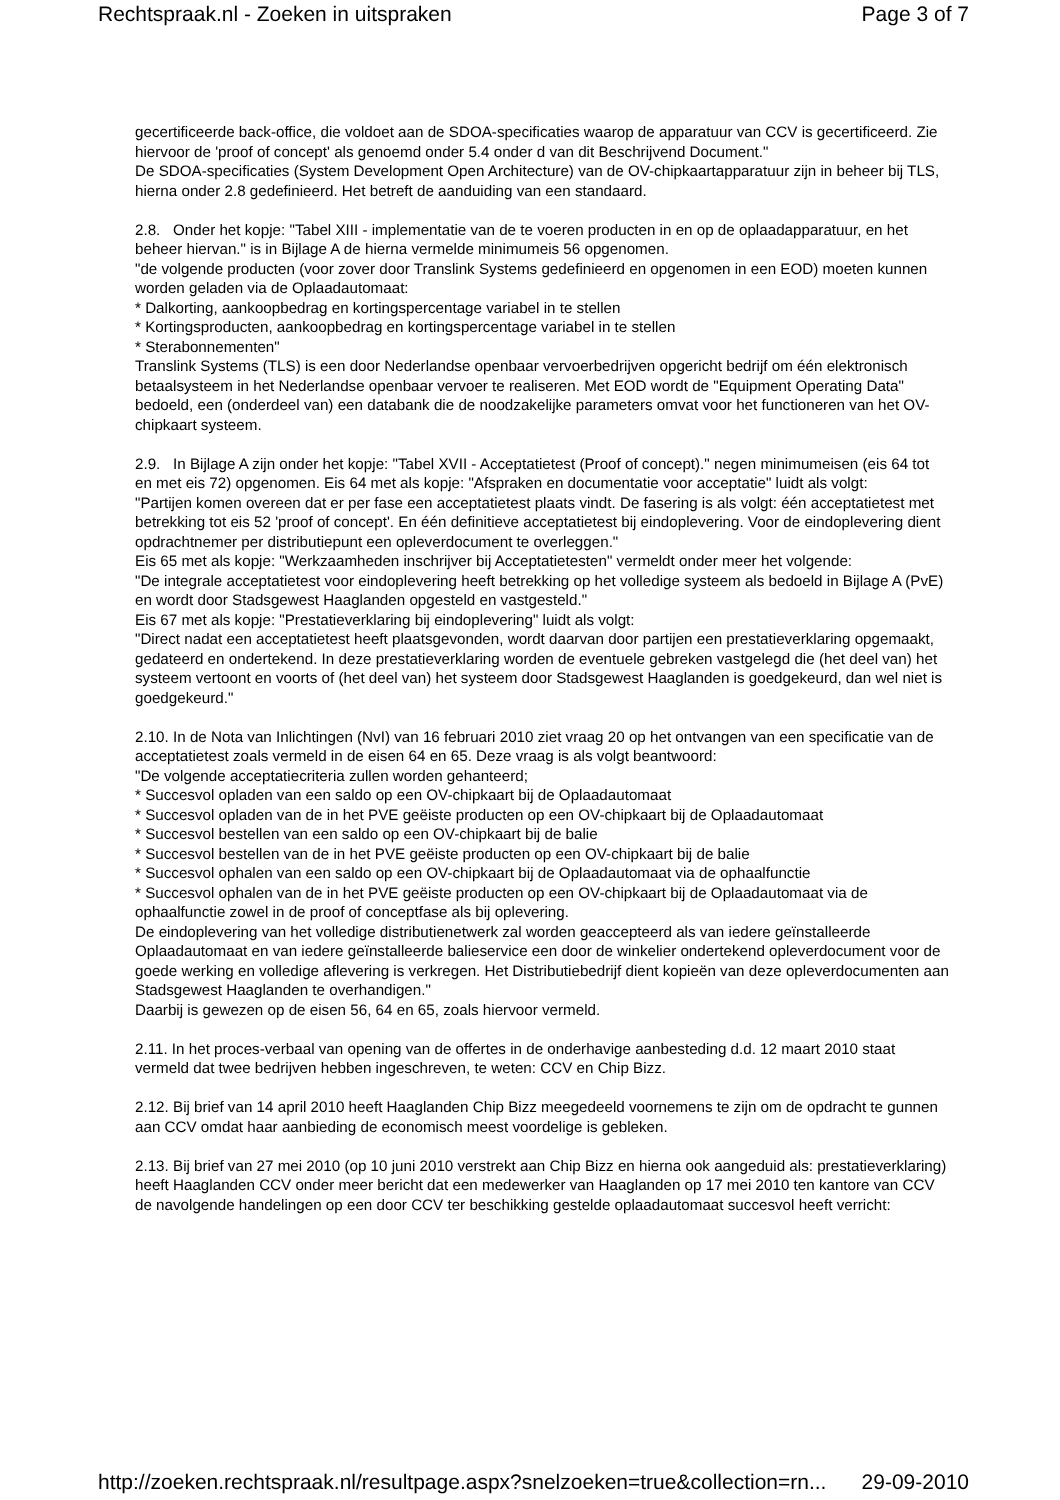Rechtspraak.nl - Zoeken in uitspraken Page 3 of 7
gecertificeerde back-office, die voldoet aan de SDOA-specificaties waarop de apparatuur van CCV is gecertificeerd. Zie hiervoor de 'proof of concept' als genoemd onder 5.4 onder d van dit Beschrijvend Document."
De SDOA-specificaties (System Development Open Architecture) van de OV-chipkaartapparatuur zijn in beheer bij TLS, hierna onder 2.8 gedefinieerd. Het betreft de aanduiding van een standaard.
2.8. Onder het kopje: "Tabel XIII - implementatie van de te voeren producten in en op de oplaadapparatuur, en het beheer hiervan." is in Bijlage A de hierna vermelde minimumeis 56 opgenomen.
"de volgende producten (voor zover door Translink Systems gedefinieerd en opgenomen in een EOD) moeten kunnen worden geladen via de Oplaadautomaat:
* Dalkorting, aankoopbedrag en kortingspercentage variabel in te stellen
* Kortingsproducten, aankoopbedrag en kortingspercentage variabel in te stellen
* Sterabonnementen"
Translink Systems (TLS) is een door Nederlandse openbaar vervoerbedrijven opgericht bedrijf om één elektronisch betaalsysteem in het Nederlandse openbaar vervoer te realiseren. Met EOD wordt de "Equipment Operating Data" bedoeld, een (onderdeel van) een databank die de noodzakelijke parameters omvat voor het functioneren van het OV-chipkaart systeem.
2.9. In Bijlage A zijn onder het kopje: "Tabel XVII - Acceptatietest (Proof of concept)." negen minimumeisen (eis 64 tot en met eis 72) opgenomen. Eis 64 met als kopje: "Afspraken en documentatie voor acceptatie" luidt als volgt:
"Partijen komen overeen dat er per fase een acceptatietest plaats vindt. De fasering is als volgt: één acceptatietest met betrekking tot eis 52 'proof of concept'. En één definitieve acceptatietest bij eindoplevering. Voor de eindoplevering dient opdrachtnemer per distributiepunt een opleverdocument te overleggen."
Eis 65 met als kopje: "Werkzaamheden inschrijver bij Acceptatietesten" vermeldt onder meer het volgende:
"De integrale acceptatietest voor eindoplevering heeft betrekking op het volledige systeem als bedoeld in Bijlage A (PvE) en wordt door Stadsgewest Haaglanden opgesteld en vastgesteld."
Eis 67 met als kopje: "Prestatieverklaring bij eindoplevering" luidt als volgt:
"Direct nadat een acceptatietest heeft plaatsgevonden, wordt daarvan door partijen een prestatieverklaring opgemaakt, gedateerd en ondertekend. In deze prestatieverklaring worden de eventuele gebreken vastgelegd die (het deel van) het systeem vertoont en voorts of (het deel van) het systeem door Stadsgewest Haaglanden is goedgekeurd, dan wel niet is goedgekeurd."
2.10. In de Nota van Inlichtingen (NvI) van 16 februari 2010 ziet vraag 20 op het ontvangen van een specificatie van de acceptatietest zoals vermeld in de eisen 64 en 65. Deze vraag is als volgt beantwoord:
"De volgende acceptatiecriteria zullen worden gehanteerd;
* Succesvol opladen van een saldo op een OV-chipkaart bij de Oplaadautomaat
* Succesvol opladen van de in het PVE geëiste producten op een OV-chipkaart bij de Oplaadautomaat
* Succesvol bestellen van een saldo op een OV-chipkaart bij de balie
* Succesvol bestellen van de in het PVE geëiste producten op een OV-chipkaart bij de balie
* Succesvol ophalen van een saldo op een OV-chipkaart bij de Oplaadautomaat via de ophaalfunctie
* Succesvol ophalen van de in het PVE geëiste producten op een OV-chipkaart bij de Oplaadautomaat via de ophaalfunctie zowel in de proof of conceptfase als bij oplevering.
De eindoplevering van het volledige distributienetwerk zal worden geaccepteerd als van iedere geïnstalleerde Oplaadautomaat en van iedere geïnstalleerde balieservice een door de winkelier ondertekend opleverdocument voor de goede werking en volledige aflevering is verkregen. Het Distributiebedrijf dient kopieën van deze opleverdocumenten aan Stadsgewest Haaglanden te overhandigen."
Daarbij is gewezen op de eisen 56, 64 en 65, zoals hiervoor vermeld.
2.11. In het proces-verbaal van opening van de offertes in de onderhavige aanbesteding d.d. 12 maart 2010 staat vermeld dat twee bedrijven hebben ingeschreven, te weten: CCV en Chip Bizz.
2.12. Bij brief van 14 april 2010 heeft Haaglanden Chip Bizz meegedeeld voornemens te zijn om de opdracht te gunnen aan CCV omdat haar aanbieding de economisch meest voordelige is gebleken.
2.13. Bij brief van 27 mei 2010 (op 10 juni 2010 verstrekt aan Chip Bizz en hierna ook aangeduid als: prestatieverklaring) heeft Haaglanden CCV onder meer bericht dat een medewerker van Haaglanden op 17 mei 2010 ten kantore van CCV de navolgende handelingen op een door CCV ter beschikking gestelde oplaadautomaat succesvol heeft verricht:
http://zoeken.rechtspraak.nl/resultpage.aspx?snelzoeken=true&collection=rn... 29-09-2010